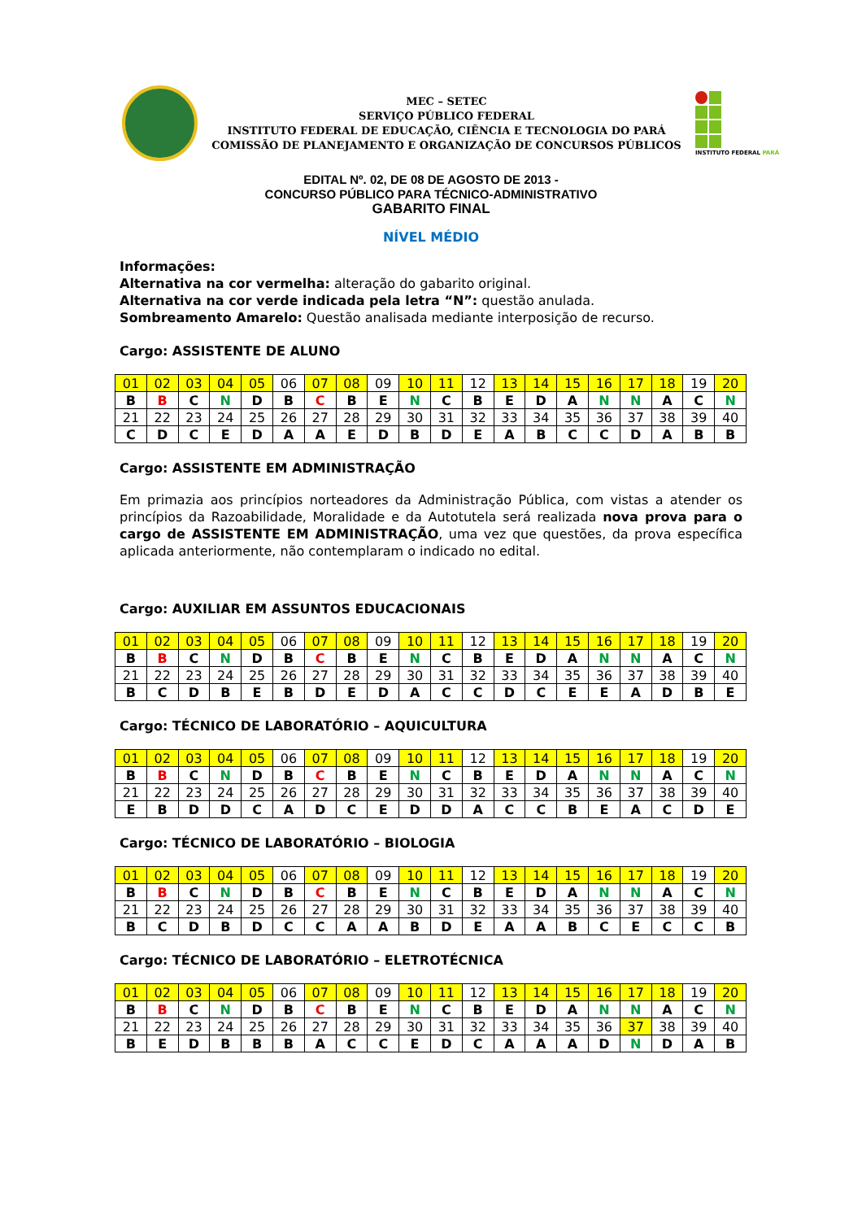MEC – SETEC
SERVIÇO PÚBLICO FEDERAL
INSTITUTO FEDERAL DE EDUCAÇÃO, CIÊNCIA E TECNOLOGIA DO PARÁ
COMISSÃO DE PLANEJAMENTO E ORGANIZAÇÃO DE CONCURSOS PÚBLICOS
INSTITUTO FEDERAL PARÁ
EDITAL Nº. 02, DE 08 DE AGOSTO DE 2013 -
CONCURSO PÚBLICO PARA TÉCNICO-ADMINISTRATIVO
GABARITO FINAL
NÍVEL MÉDIO
Informações:
Alternativa na cor vermelha: alteração do gabarito original.
Alternativa na cor verde indicada pela letra “N”: questão anulada.
Sombreamento Amarelo: Questão analisada mediante interposição de recurso.
Cargo: ASSISTENTE DE ALUNO
| 01 | 02 | 03 | 04 | 05 | 06 | 07 | 08 | 09 | 10 | 11 | 12 | 13 | 14 | 15 | 16 | 17 | 18 | 19 | 20 |
| B | B | C | N | D | B | C | B | E | N | C | B | E | D | A | N | N | A | C | N |
| 21 | 22 | 23 | 24 | 25 | 26 | 27 | 28 | 29 | 30 | 31 | 32 | 33 | 34 | 35 | 36 | 37 | 38 | 39 | 40 |
| C | D | C | E | D | A | A | E | D | B | D | E | A | B | C | C | D | A | B | B |
Cargo: ASSISTENTE EM ADMINISTRAÇÃO
Em primazia aos princípios norteadores da Administração Pública, com vistas a atender os princípios da Razoabilidade, Moralidade e da Autotutela será realizada nova prova para o cargo de ASSISTENTE EM ADMINISTRAÇÃO, uma vez que questões, da prova específica aplicada anteriormente, não contemplaram o indicado no edital.
Cargo: AUXILIAR EM ASSUNTOS EDUCACIONAIS
| 01 | 02 | 03 | 04 | 05 | 06 | 07 | 08 | 09 | 10 | 11 | 12 | 13 | 14 | 15 | 16 | 17 | 18 | 19 | 20 |
| B | B | C | N | D | B | C | B | E | N | C | B | E | D | A | N | N | A | C | N |
| 21 | 22 | 23 | 24 | 25 | 26 | 27 | 28 | 29 | 30 | 31 | 32 | 33 | 34 | 35 | 36 | 37 | 38 | 39 | 40 |
| B | C | D | B | E | B | D | E | D | A | C | C | D | C | E | E | A | D | B | E |
Cargo: TÉCNICO DE LABORATÓRIO – AQUICULTURA
| 01 | 02 | 03 | 04 | 05 | 06 | 07 | 08 | 09 | 10 | 11 | 12 | 13 | 14 | 15 | 16 | 17 | 18 | 19 | 20 |
| B | B | C | N | D | B | C | B | E | N | C | B | E | D | A | N | N | A | C | N |
| 21 | 22 | 23 | 24 | 25 | 26 | 27 | 28 | 29 | 30 | 31 | 32 | 33 | 34 | 35 | 36 | 37 | 38 | 39 | 40 |
| E | B | D | D | C | A | D | C | E | D | D | A | C | C | B | E | A | C | D | E |
Cargo: TÉCNICO DE LABORATÓRIO – BIOLOGIA
| 01 | 02 | 03 | 04 | 05 | 06 | 07 | 08 | 09 | 10 | 11 | 12 | 13 | 14 | 15 | 16 | 17 | 18 | 19 | 20 |
| B | B | C | N | D | B | C | B | E | N | C | B | E | D | A | N | N | A | C | N |
| 21 | 22 | 23 | 24 | 25 | 26 | 27 | 28 | 29 | 30 | 31 | 32 | 33 | 34 | 35 | 36 | 37 | 38 | 39 | 40 |
| B | C | D | B | D | C | C | A | A | B | D | E | A | A | B | C | E | C | C | B |
Cargo: TÉCNICO DE LABORATÓRIO – ELETROTÉCNICA
| 01 | 02 | 03 | 04 | 05 | 06 | 07 | 08 | 09 | 10 | 11 | 12 | 13 | 14 | 15 | 16 | 17 | 18 | 19 | 20 |
| B | B | C | N | D | B | C | B | E | N | C | B | E | D | A | N | N | A | C | N |
| 21 | 22 | 23 | 24 | 25 | 26 | 27 | 28 | 29 | 30 | 31 | 32 | 33 | 34 | 35 | 36 | 37 | 38 | 39 | 40 |
| B | E | D | B | B | B | A | C | C | E | D | C | A | A | A | D | N | D | A | B |